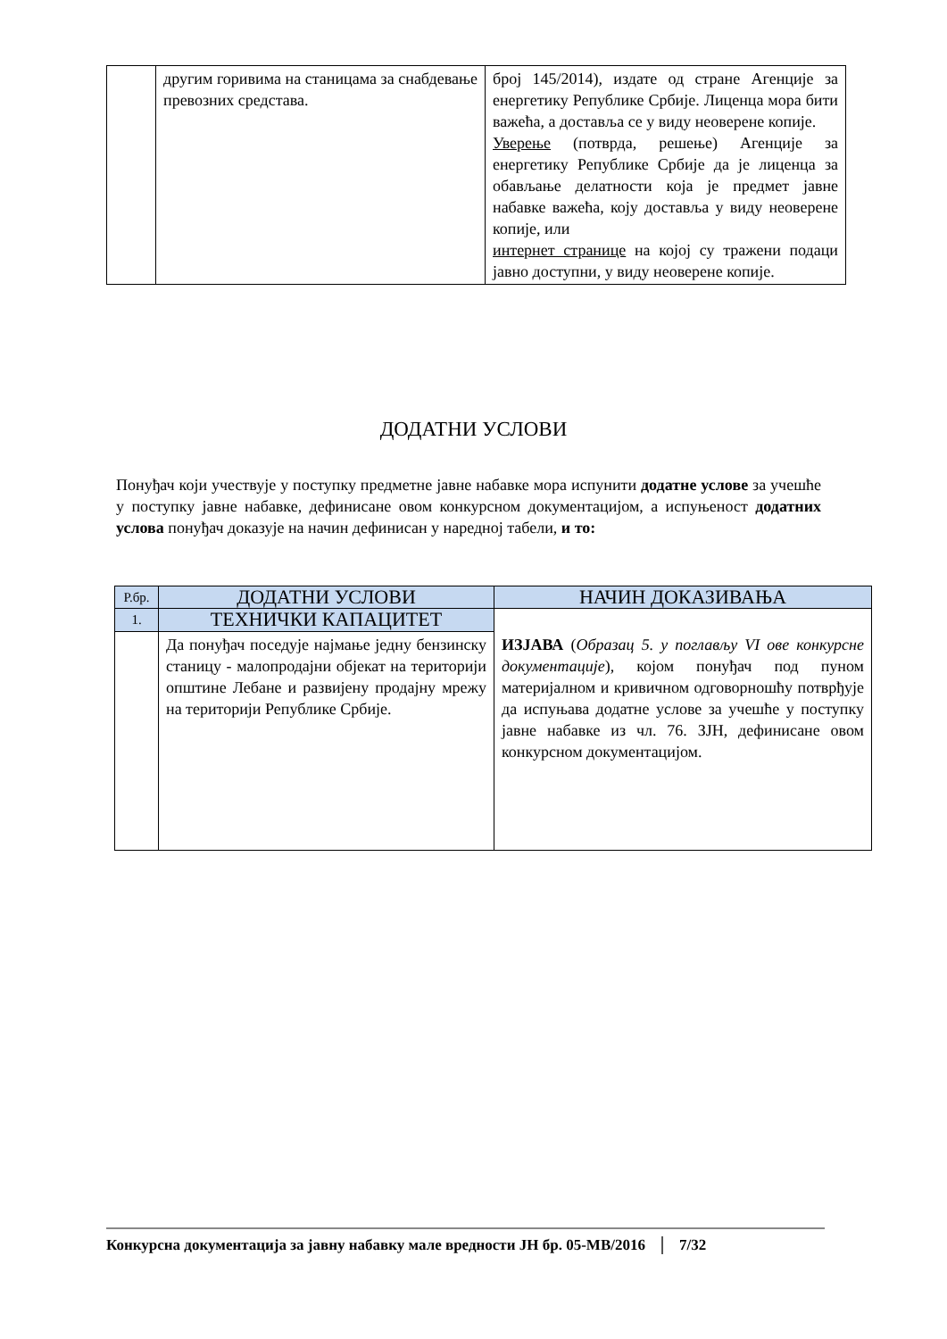| | другим горивима на станицама за снабдевање превозних средстава. | број 145/2014), издате од стране Агенције за енергетику Републике Србије. Лиценца мора бити важећа, а доставља се у виду неоверене копије. Уверење (потврда, решење) Агенције за енергетику Републике Србије да је лиценца за обављање делатности која је предмет јавне набавке важећа, коју доставља у виду неоверене копије, или интернет странице на којој су тражени подаци јавно доступни, у виду неоверене копије. |
ДОДАТНИ УСЛОВИ
Понуђач који учествује у поступку предметне јавне набавке мора испунити додатне услове за учешће у поступку јавне набавке, дефинисане овом конкурсном документацијом, а испуњеност додатних услова понуђач доказује на начин дефинисан у наредној табели, и то:
| Р.бр. | ДОДАТНИ УСЛОВИ | НАЧИН ДОКАЗИВАЊА |
| --- | --- | --- |
| 1. | ТЕХНИЧКИ КАПАЦИТЕТ | ИЗЈАВА ( Образац 5. у поглављу VI ове конкурсне документације ), којом понуђач под пуном материјалном и кривичном одговорношћу потврђује да испуњава додатне услове за учешће у поступку јавне набавке из чл. 76. ЗЈН, дефинисане овом конкурсном документацијом. |
| | Да понуђач поседује најмање једну бензинску станицу - малопродајни објекат на територији општине Лебане и развијену продајну мрежу на територији Републике Србије. | |
Конкурсна документација за јавну набавку мале вредности ЈН бр. 05-МВ/2016 7/32